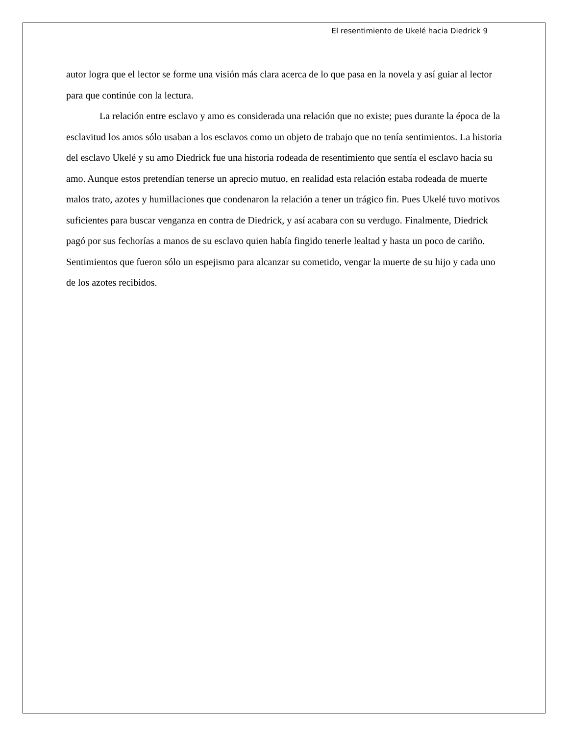El resentimiento de Ukelé hacia Diedrick 9
autor logra que el lector se forme una visión más clara acerca de lo que pasa en la novela y así guiar al lector para que continúe con la lectura.
La relación entre esclavo y amo es considerada una relación que no existe; pues durante la época de la esclavitud los amos sólo usaban a los esclavos como un objeto de trabajo que no tenía sentimientos. La historia del esclavo Ukelé y su amo Diedrick fue una historia rodeada de resentimiento que sentía el esclavo hacia su amo. Aunque estos pretendían tenerse un aprecio mutuo, en realidad esta relación estaba rodeada de muerte malos trato, azotes y humillaciones que condenaron la relación a tener un trágico fin. Pues Ukelé tuvo motivos suficientes para buscar venganza en contra de Diedrick, y así acabara con su verdugo. Finalmente, Diedrick pagó por sus fechorías a manos de su esclavo quien había fingido tenerle lealtad y hasta un poco de cariño. Sentimientos que fueron sólo un espejismo para alcanzar su cometido, vengar la muerte de su hijo y cada uno de los azotes recibidos.